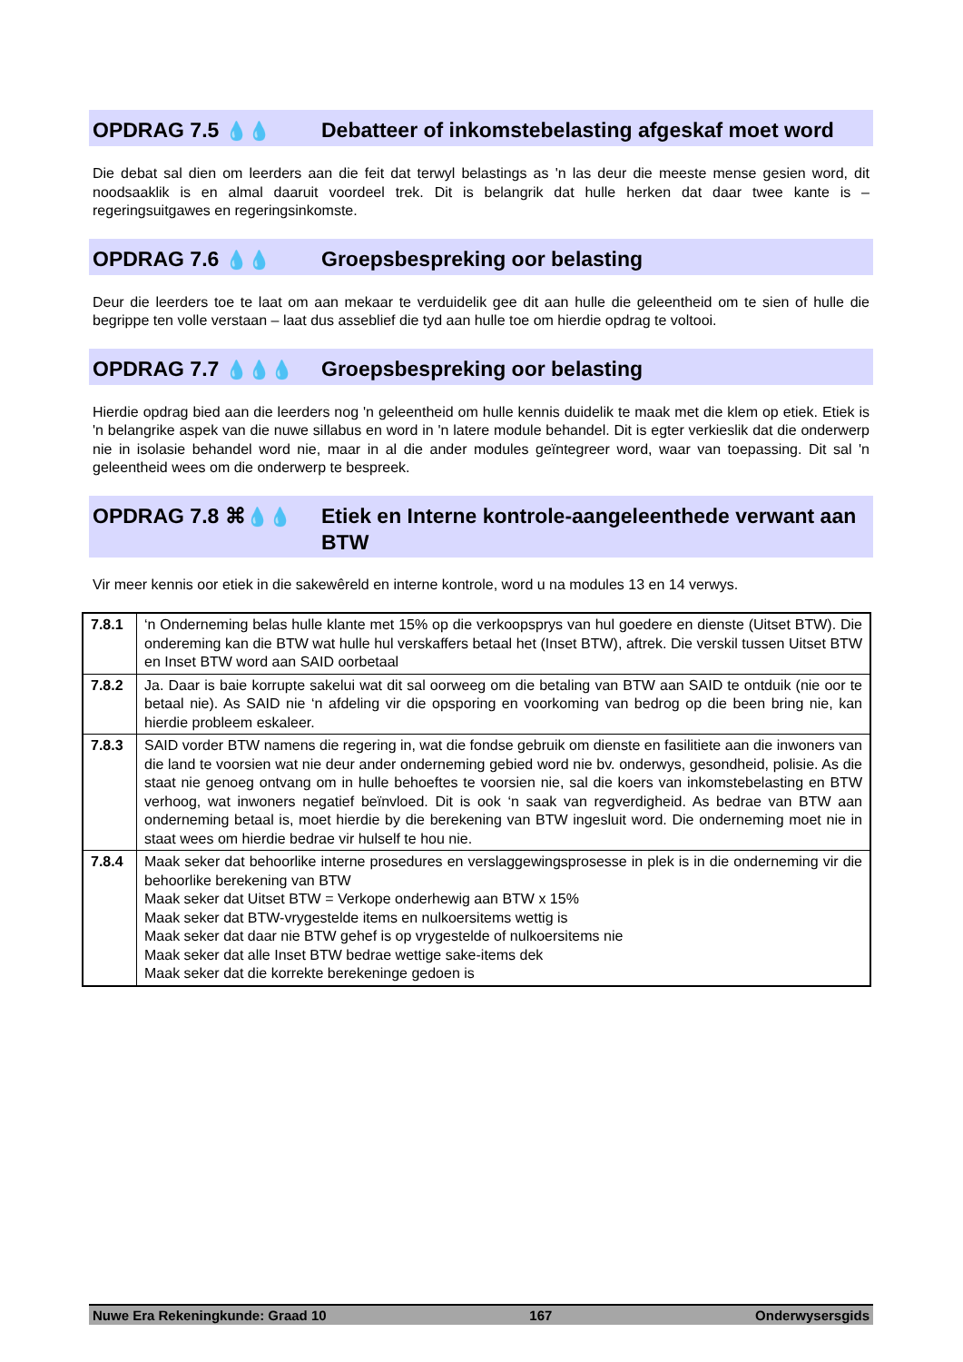OPDRAG 7.5 💧💧
Debatteer of inkomstebelasting afgeskaf moet word
Die debat sal dien om leerders aan die feit dat terwyl belastings as 'n las deur die meeste mense gesien word, dit noodsaaklik is en almal daaruit voordeel trek. Dit is belangrik dat hulle herken dat daar twee kante is – regeringsuitgawes en regeringsinkomste.
OPDRAG 7.6 💧💧
Groepsbespreking oor belasting
Deur die leerders toe te laat om aan mekaar te verduidelik gee dit aan hulle die geleentheid om te sien of hulle die begrippe ten volle verstaan – laat dus asseblief die tyd aan hulle toe om hierdie opdrag te voltooi.
OPDRAG 7.7 💧💧💧
Groepsbespreking oor belasting
Hierdie opdrag bied aan die leerders nog 'n geleentheid om hulle kennis duidelik te maak met die klem op etiek. Etiek is 'n belangrike aspek van die nuwe sillabus en word in 'n latere module behandel. Dit is egter verkieslik dat die onderwerp nie in isolasie behandel word nie, maar in al die ander modules geïntegreer word, waar van toepassing. Dit sal 'n geleentheid wees om die onderwerp te bespreek.
OPDRAG 7.8 ⌘💧💧
Etiek en Interne kontrole-aangeleenthede verwant aan BTW
Vir meer kennis oor etiek in die sakewêreld en interne kontrole, word u na modules 13 en 14 verwys.
| 7.8.1 | ‘n Onderneming belas hulle klante met 15% op die verkoopsprys van hul goedere en dienste (Uitset BTW). Die ondereming kan die BTW wat hulle hul verskaffers betaal het (Inset BTW), aftrek. Die verskil tussen Uitset BTW en Inset BTW word aan SAID oorbetaal |
| 7.8.2 | Ja. Daar is baie korrupte sakelui wat dit sal oorweeg om die betaling van BTW aan SAID te ontduik (nie oor te betaal nie). As SAID nie ‘n afdeling vir die opsporing en voorkoming van bedrog op die been bring nie, kan hierdie probleem eskaleer. |
| 7.8.3 | SAID vorder BTW namens die regering in, wat die fondse gebruik om dienste en fasilitiete aan die inwoners van die land te voorsien wat nie deur ander onderneming gebied word nie bv. onderwys, gesondheid, polisie. As die staat nie genoeg ontvang om in hulle behoeftes te voorsien nie, sal die koers van inkomstebelasting en BTW verhoog, wat inwoners negatief beïnvloed. Dit is ook ‘n saak van regverdigheid. As bedrae van BTW aan onderneming betaal is, moet hierdie by die berekening van BTW ingesluit word. Die onderneming moet nie in staat wees om hierdie bedrae vir hulself te hou nie. |
| 7.8.4 | Maak seker dat behoorlike interne prosedures en verslaggewingsprosesse in plek is in die onderneming vir die behoorlike berekening van BTW Maak seker dat Uitset BTW = Verkope onderhewig aan BTW x 15% Maak seker dat BTW-vrygestelde items en nulkoersitems wettig is Maak seker dat daar nie BTW gehef is op vrygestelde of nulkoersitems nie Maak seker dat alle Inset BTW bedrae wettige sake-items dek Maak seker dat die korrekte berekeninge gedoen is |
Nuwe Era Rekeningkunde: Graad 10 167 Onderwysersgids